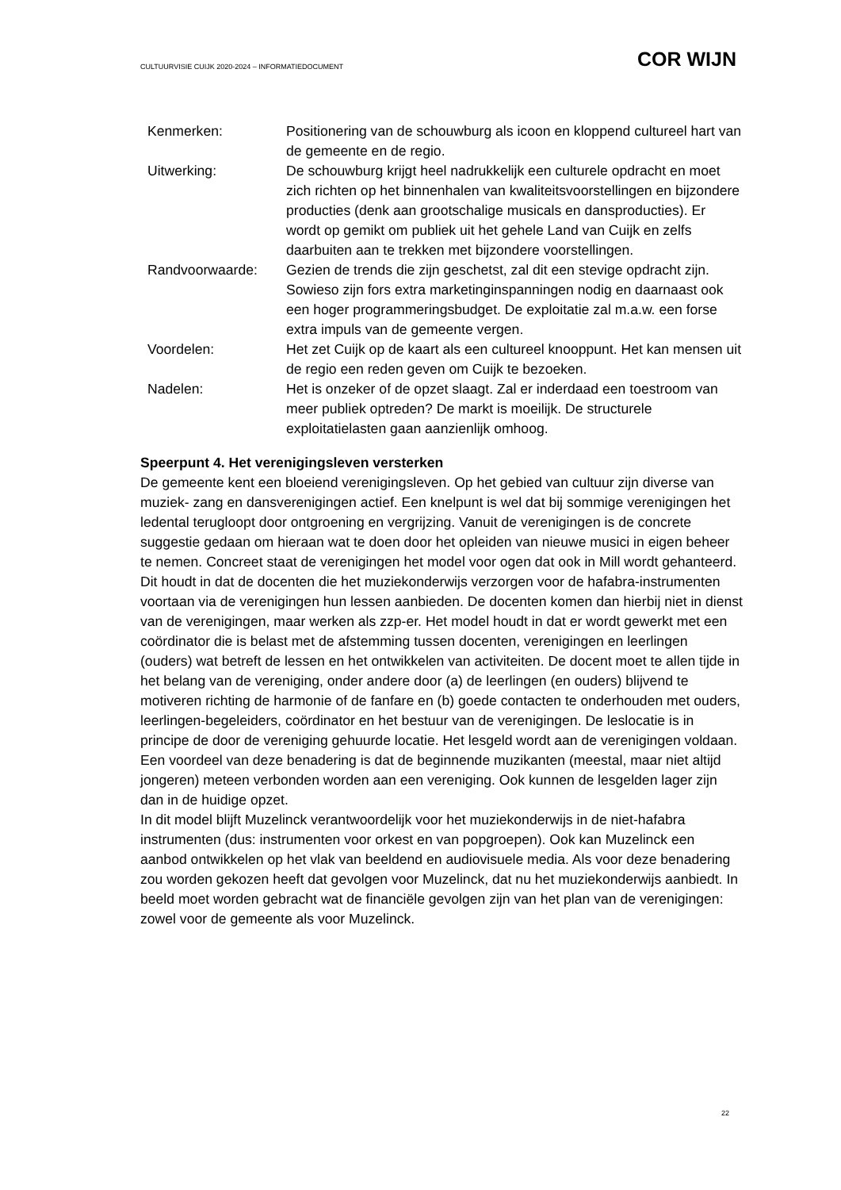CULTUURVISIE CUIJK 2020-2024 – INFORMATIEDOCUMENT COR WIJN
| Kenmerken: | Positionering van de schouwburg als icoon en kloppend cultureel hart van de gemeente en de regio. |
| Uitwerking: | De schouwburg krijgt heel nadrukkelijk een culturele opdracht en moet zich richten op het binnenhalen van kwaliteitsvoorstellingen en bijzondere producties (denk aan grootschalige musicals en dansproducties). Er wordt op gemikt om publiek uit het gehele Land van Cuijk en zelfs daarbuiten aan te trekken met bijzondere voorstellingen. |
| Randvoorwaarde: | Gezien de trends die zijn geschetst, zal dit een stevige opdracht zijn. Sowieso zijn fors extra marketinginspanningen nodig en daarnaast ook een hoger programmeringsbudget. De exploitatie zal m.a.w. een forse extra impuls van de gemeente vergen. |
| Voordelen: | Het zet Cuijk op de kaart als een cultureel knooppunt. Het kan mensen uit de regio een reden geven om Cuijk te bezoeken. |
| Nadelen: | Het is onzeker of de opzet slaagt. Zal er inderdaad een toestroom van meer publiek optreden? De markt is moeilijk. De structurele exploitatielasten gaan aanzienlijk omhoog. |
Speerpunt 4. Het verenigingsleven versterken
De gemeente kent een bloeiend verenigingsleven. Op het gebied van cultuur zijn diverse van muziek- zang en dansverenigingen actief. Een knelpunt is wel dat bij sommige verenigingen het ledental terugloopt door ontgroening en vergrijzing. Vanuit de verenigingen is de concrete suggestie gedaan om hieraan wat te doen door het opleiden van nieuwe musici in eigen beheer te nemen. Concreet staat de verenigingen het model voor ogen dat ook in Mill wordt gehanteerd. Dit houdt in dat de docenten die het muziekonderwijs verzorgen voor de hafabra-instrumenten voortaan via de verenigingen hun lessen aanbieden. De docenten komen dan hierbij niet in dienst van de verenigingen, maar werken als zzp-er. Het model houdt in dat er wordt gewerkt met een coördinator die is belast met de afstemming tussen docenten, verenigingen en leerlingen (ouders) wat betreft de lessen en het ontwikkelen van activiteiten. De docent moet te allen tijde in het belang van de vereniging, onder andere door (a) de leerlingen (en ouders) blijvend te motiveren richting de harmonie of de fanfare en (b) goede contacten te onderhouden met ouders, leerlingen-begeleiders, coördinator en het bestuur van de verenigingen. De leslocatie is in principe de door de vereniging gehuurde locatie. Het lesgeld wordt aan de verenigingen voldaan.
Een voordeel van deze benadering is dat de beginnende muzikanten (meestal, maar niet altijd jongeren) meteen verbonden worden aan een vereniging. Ook kunnen de lesgelden lager zijn dan in de huidige opzet.
In dit model blijft Muzelinck verantwoordelijk voor het muziekonderwijs in de niet-hafabra instrumenten (dus: instrumenten voor orkest en van popgroepen). Ook kan Muzelinck een aanbod ontwikkelen op het vlak van beeldend en audiovisuele media. Als voor deze benadering zou worden gekozen heeft dat gevolgen voor Muzelinck, dat nu het muziekonderwijs aanbiedt. In beeld moet worden gebracht wat de financiële gevolgen zijn van het plan van de verenigingen: zowel voor de gemeente als voor Muzelinck.
22